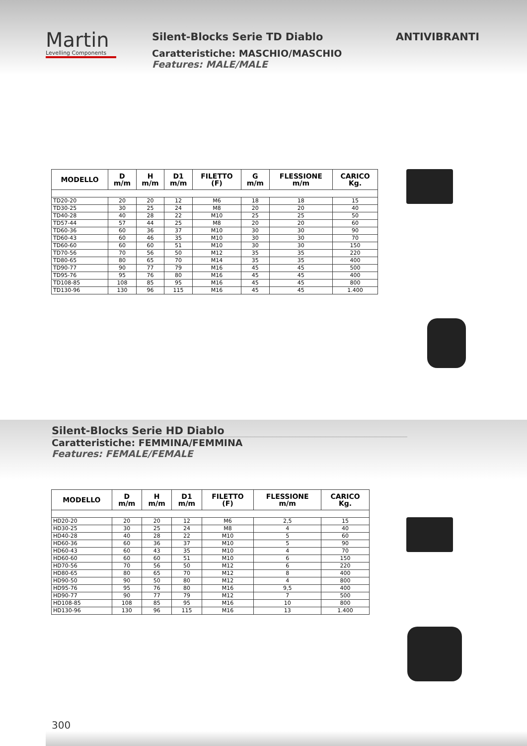Martin
Levelling Components
Silent-Blocks Serie TD Diablo ANTIVIBRANTI
Caratteristiche: MASCHIO/MASCHIO
Features: MALE/MALE
| MODELLO | D m/m | H m/m | D1 m/m | FILETTO (F) | G m/m | FLESSIONE m/m | CARICO Kg. |
| --- | --- | --- | --- | --- | --- | --- | --- |
| TD20-20 | 20 | 20 | 12 | M6 | 18 | 18 | 15 |
| TD30-25 | 30 | 25 | 24 | M8 | 20 | 20 | 40 |
| TD40-28 | 40 | 28 | 22 | M10 | 25 | 25 | 50 |
| TD57-44 | 57 | 44 | 25 | M8 | 20 | 20 | 60 |
| TD60-36 | 60 | 36 | 37 | M10 | 30 | 30 | 90 |
| TD60-43 | 60 | 46 | 35 | M10 | 30 | 30 | 70 |
| TD60-60 | 60 | 60 | 51 | M10 | 30 | 30 | 150 |
| TD70-56 | 70 | 56 | 50 | M12 | 35 | 35 | 220 |
| TD80-65 | 80 | 65 | 70 | M14 | 35 | 35 | 400 |
| TD90-77 | 90 | 77 | 79 | M16 | 45 | 45 | 500 |
| TD95-76 | 95 | 76 | 80 | M16 | 45 | 45 | 400 |
| TD108-85 | 108 | 85 | 95 | M16 | 45 | 45 | 800 |
| TD130-96 | 130 | 96 | 115 | M16 | 45 | 45 | 1.400 |
Silent-Blocks Serie HD Diablo
Caratteristiche: FEMMINA/FEMMINA
Features: FEMALE/FEMALE
| MODELLO | D m/m | H m/m | D1 m/m | FILETTO (F) | FLESSIONE m/m | CARICO Kg. |
| --- | --- | --- | --- | --- | --- | --- |
| HD20-20 | 20 | 20 | 12 | M6 | 2,5 | 15 |
| HD30-25 | 30 | 25 | 24 | M8 | 4 | 40 |
| HD40-28 | 40 | 28 | 22 | M10 | 5 | 60 |
| HD60-36 | 60 | 36 | 37 | M10 | 5 | 90 |
| HD60-43 | 60 | 43 | 35 | M10 | 4 | 70 |
| HD60-60 | 60 | 60 | 51 | M10 | 6 | 150 |
| HD70-56 | 70 | 56 | 50 | M12 | 6 | 220 |
| HD80-65 | 80 | 65 | 70 | M12 | 8 | 400 |
| HD90-50 | 90 | 50 | 80 | M12 | 4 | 800 |
| HD95-76 | 95 | 76 | 80 | M16 | 9,5 | 400 |
| HD90-77 | 90 | 77 | 79 | M12 | 7 | 500 |
| HD108-85 | 108 | 85 | 95 | M16 | 10 | 800 |
| HD130-96 | 130 | 96 | 115 | M16 | 13 | 1.400 |
300